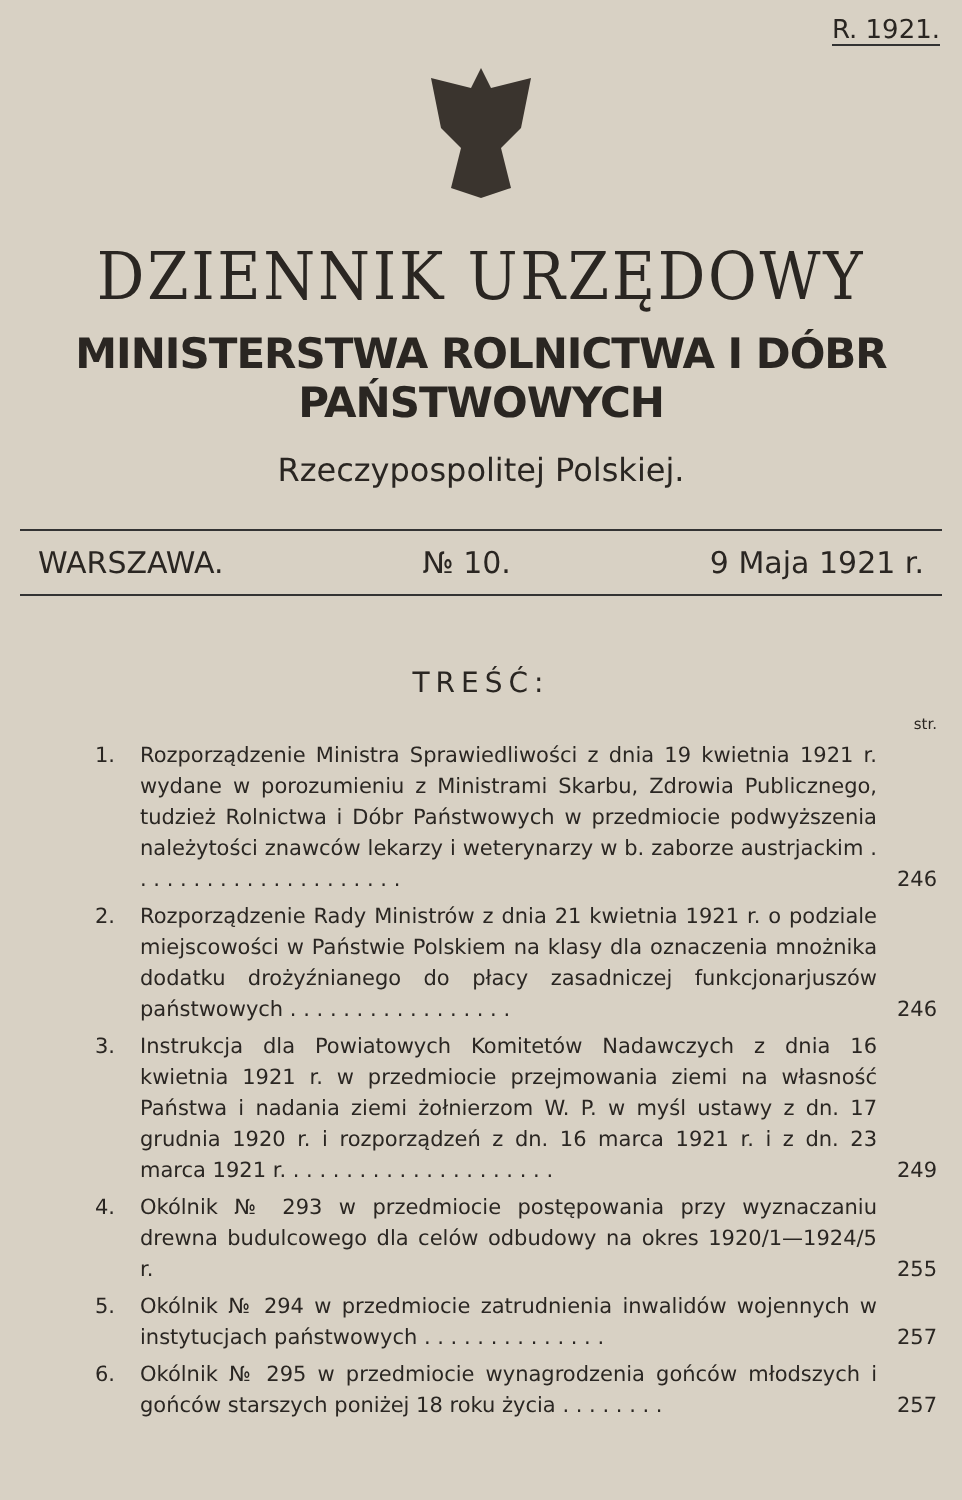R. 1921.
DZIENNIK URZĘDOWY
MINISTERSTWA ROLNICTWA I DÓBR PAŃSTWOWYCH
Rzeczypospolitej Polskiej.
WARSZAWA. № 10. 9 Maja 1921 r.
TREŚĆ:
str.
1. Rozporządzenie Ministra Sprawiedliwości z dnia 19 kwietnia 1921 r. wydane w porozumieniu z Ministrami Skarbu, Zdrowia Publicznego, tudzież Rolnictwa i Dóbr Państwowych w przedmiocie podwyższenia należytości znawców lekarzy i weterynarzy w b. zaborze austrjackim . . . . . . . . . . . . . . . . . . . . .
246
2. Rozporządzenie Rady Ministrów z dnia 21 kwietnia 1921 r. o podziale miejscowości w Państwie Polskiem na klasy dla oznaczenia mnożnika dodatku drożyźnianego do płacy zasadniczej funkcjonarjuszów państwowych . . . . . . . . . . . . . . . . .
246
3. Instrukcja dla Powiatowych Komitetów Nadawczych z dnia 16 kwietnia 1921 r. w przedmiocie przejmowania ziemi na własność Państwa i nadania ziemi żołnierzom W. P. w myśl ustawy z dn. 17 grudnia 1920 r. i rozporządzeń z dn. 16 marca 1921 r. i z dn. 23 marca 1921 r. . . . . . . . . . . . . . . . . . . . .
249
4. Okólnik № 293 w przedmiocie postępowania przy wyznaczaniu drewna budulcowego dla celów odbudowy na okres 1920/1—1924/5 r.
255
5. Okólnik № 294 w przedmiocie zatrudnienia inwalidów wojennych w instytucjach państwowych . . . . . . . . . . . . . .
257
6. Okólnik № 295 w przedmiocie wynagrodzenia gońców młodszych i gońców starszych poniżej 18 roku życia . . . . . . . .
257